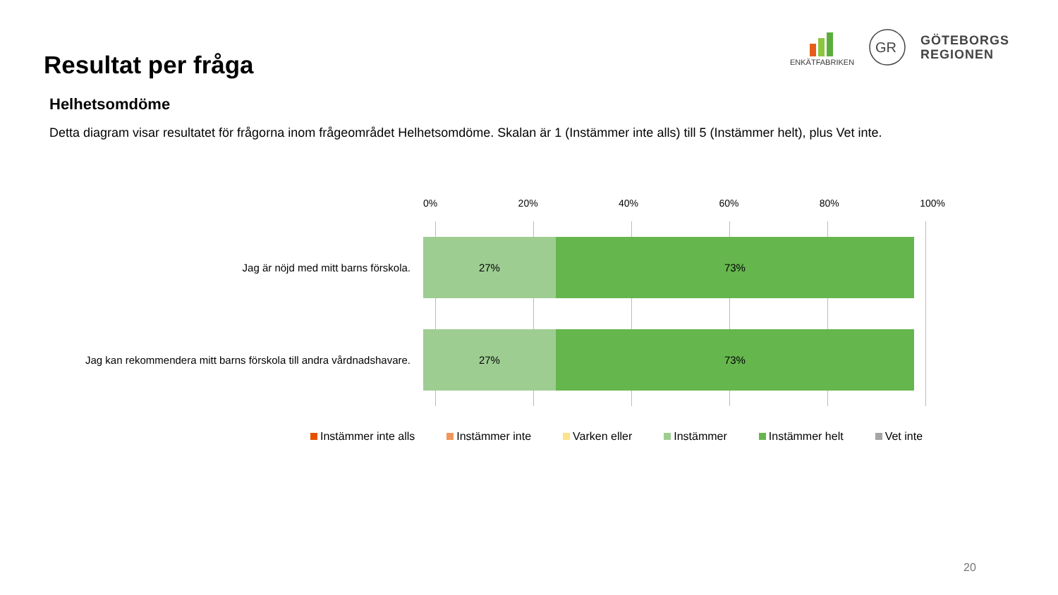Resultat per fråga
ENKÄTFABRIKEN
GR
GÖTEBORGS
REGIONEN
Helhetsomdöme
Detta diagram visar resultatet för frågorna inom frågeområdet Helhetsomdöme. Skalan är 1 (Instämmer inte alls) till 5 (Instämmer helt), plus Vet inte.
0% 20% 40% 60% 80% 100%
Jag är nöjd med mitt barns förskola.
27% 73%
Jag kan rekommendera mitt barns förskola till andra vårdnadshavare.
27% 73%
Instämmer inte alls Instämmer inte Varken eller Instämmer Instämmer helt Vet inte
20